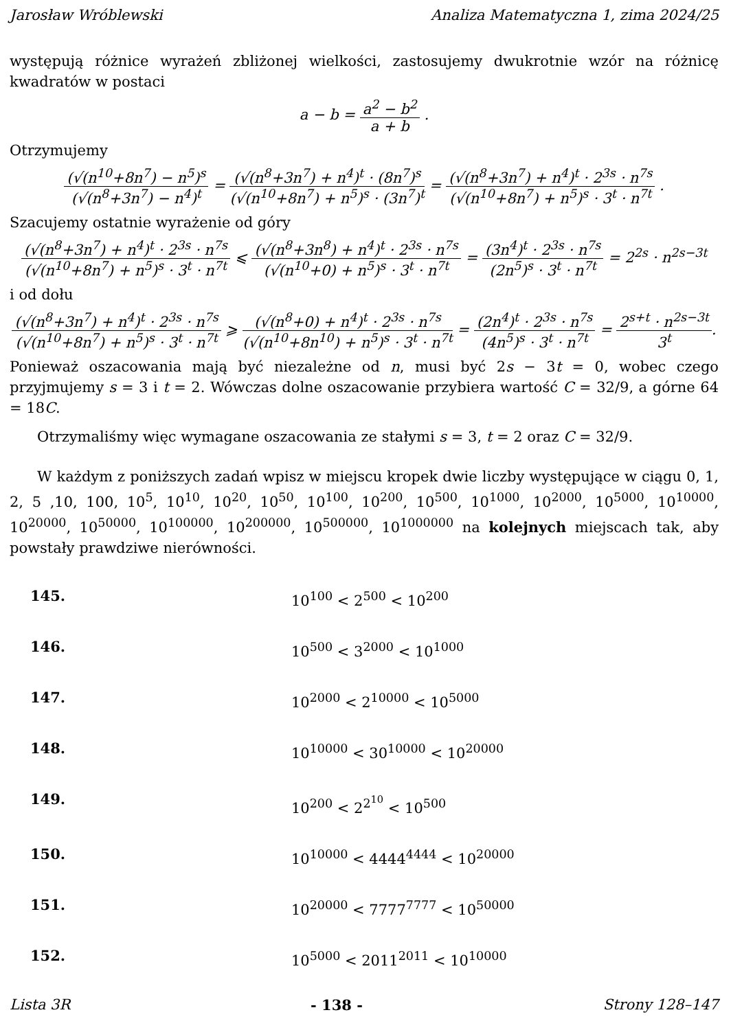Jarosław Wróblewski Analiza Matematyczna 1, zima 2024/25
występują różnice wyrażeń zbliżonej wielkości, zastosujemy dwukrotnie wzór na różnicę kwadratów w postaci
a − b = a<sup>2</sup> − b<sup>2</sup> a + b .
Otrzymujemy
(√(n<sup>10</sup>+8n<sup>7</sup>) − n<sup>5</sup>)<sup>s</sup> (√(n<sup>8</sup>+3n<sup>7</sup>) − n<sup>4</sup>)<sup>t</sup> = (√(n<sup>8</sup>+3n<sup>7</sup>) + n<sup>4</sup>)<sup>t</sup> · (8n<sup>7</sup>)<sup>s</sup> (√(n<sup>10</sup>+8n<sup>7</sup>) + n<sup>5</sup>)<sup>s</sup> · (3n<sup>7</sup>)<sup>t</sup> = (√(n<sup>8</sup>+3n<sup>7</sup>) + n<sup>4</sup>)<sup>t</sup> · 2<sup>3s</sup> · n<sup>7s</sup> (√(n<sup>10</sup>+8n<sup>7</sup>) + n<sup>5</sup>)<sup>s</sup> · 3<sup>t</sup> · n<sup>7t</sup> .
Szacujemy ostatnie wyrażenie od góry
(√(n<sup>8</sup>+3n<sup>7</sup>) + n<sup>4</sup>)<sup>t</sup> · 2<sup>3s</sup> · n<sup>7s</sup> (√(n<sup>10</sup>+8n<sup>7</sup>) + n<sup>5</sup>)<sup>s</sup> · 3<sup>t</sup> · n<sup>7t</sup> ⩽ (√(n<sup>8</sup>+3n<sup>8</sup>) + n<sup>4</sup>)<sup>t</sup> · 2<sup>3s</sup> · n<sup>7s</sup> (√(n<sup>10</sup>+0) + n<sup>5</sup>)<sup>s</sup> · 3<sup>t</sup> · n<sup>7t</sup> = (3n<sup>4</sup>)<sup>t</sup> · 2<sup>3s</sup> · n<sup>7s</sup> (2n<sup>5</sup>)<sup>s</sup> · 3<sup>t</sup> · n<sup>7t</sup> = 2<sup>2s</sup> · n<sup>2s−3t</sup>
i od dołu
(√(n<sup>8</sup>+3n<sup>7</sup>) + n<sup>4</sup>)<sup>t</sup> · 2<sup>3s</sup> · n<sup>7s</sup> (√(n<sup>10</sup>+8n<sup>7</sup>) + n<sup>5</sup>)<sup>s</sup> · 3<sup>t</sup> · n<sup>7t</sup> ⩾ (√(n<sup>8</sup>+0) + n<sup>4</sup>)<sup>t</sup> · 2<sup>3s</sup> · n<sup>7s</sup> (√(n<sup>10</sup>+8n<sup>10</sup>) + n<sup>5</sup>)<sup>s</sup> · 3<sup>t</sup> · n<sup>7t</sup> = (2n<sup>4</sup>)<sup>t</sup> · 2<sup>3s</sup> · n<sup>7s</sup> (4n<sup>5</sup>)<sup>s</sup> · 3<sup>t</sup> · n<sup>7t</sup> = 2<sup>s+t</sup> · n<sup>2s−3t</sup> 3<sup>t</sup>.
Ponieważ oszacowania mają być niezależne od n, musi być 2s − 3t = 0, wobec czego przyjmujemy s = 3 i t = 2. Wówczas dolne oszacowanie przybiera wartość C = 32/9, a górne 64 = 18C.
Otrzymaliśmy więc wymagane oszacowania ze stałymi s = 3, t = 2 oraz C = 32/9.
W każdym z poniższych zadań wpisz w miejscu kropek dwie liczby występujące w ciągu 0, 1, 2, 5 ,10, 100, 10<sup>5</sup>, 10<sup>10</sup>, 10<sup>20</sup>, 10<sup>50</sup>, 10<sup>100</sup>, 10<sup>200</sup>, 10<sup>500</sup>, 10<sup>1000</sup>, 10<sup>2000</sup>, 10<sup>5000</sup>, 10<sup>10000</sup>, 10<sup>20000</sup>, 10<sup>50000</sup>, 10<sup>100000</sup>, 10<sup>200000</sup>, 10<sup>500000</sup>, 10<sup>1000000</sup> na kolejnych miejscach tak, aby powstały prawdziwe nierówności.
145. 10<sup>100</sup> < 2<sup>500</sup> < 10<sup>200</sup>
146. 10<sup>500</sup> < 3<sup>2000</sup> < 10<sup>1000</sup>
147. 10<sup>2000</sup> < 2<sup>10000</sup> < 10<sup>5000</sup>
148. 10<sup>10000</sup> < 30<sup>10000</sup> < 10<sup>20000</sup>
149. 10<sup>200</sup> < 2<sup>2<sup>10</sup></sup> < 10<sup>500</sup>
150. 10<sup>10000</sup> < 4444<sup>4444</sup> < 10<sup>20000</sup>
151. 10<sup>20000</sup> < 7777<sup>7777</sup> < 10<sup>50000</sup>
152. 10<sup>5000</sup> < 2011<sup>2011</sup> < 10<sup>10000</sup>
Lista 3R - 138 - Strony 128–147